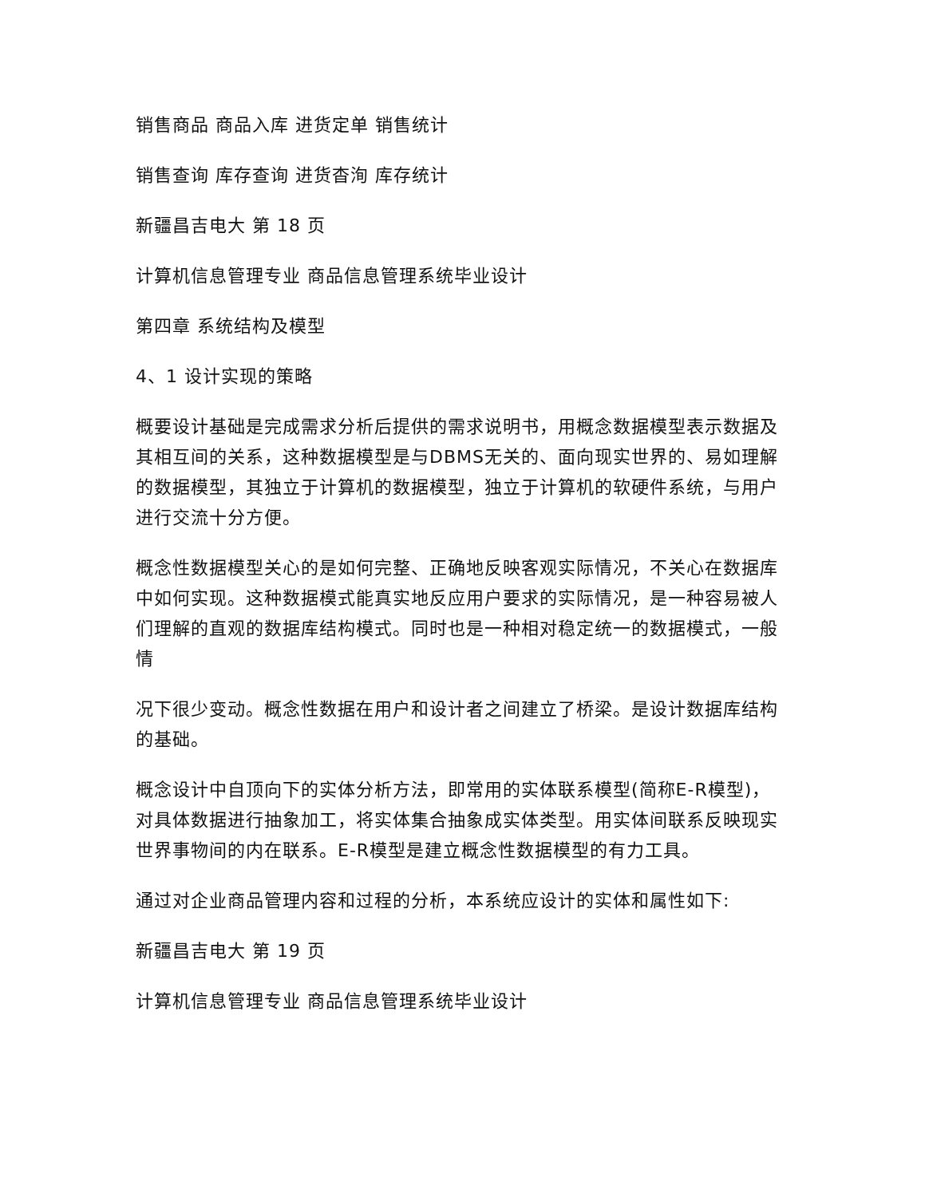销售商品 商品入库 进货定单 销售统计
销售查询 库存查询 进货杳洵 库存统计
新疆昌吉电大 第 18 页
计算机信息管理专业 商品信息管理系统毕业设计
第四章 系统结构及模型
4、1 设计实现的策略
概要设计基础是完成需求分析后提供的需求说明书，用概念数据模型表示数据及其相互间的关系，这种数据模型是与DBMS无关的、面向现实世界的、易如理解的数据模型，其独立于计算机的数据模型，独立于计算机的软硬件系统，与用户进行交流十分方便。
概念性数据模型关心的是如何完整、正确地反映客观实际情况，不关心在数据库中如何实现。这种数据模式能真实地反应用户要求的实际情况，是一种容易被人们理解的直观的数据库结构模式。同时也是一种相对稳定统一的数据模式，一般情
况下很少变动。概念性数据在用户和设计者之间建立了桥梁。是设计数据库结构的基础。
概念设计中自顶向下的实体分析方法，即常用的实体联系模型(简称E-R模型)，对具体数据进行抽象加工，将实体集合抽象成实体类型。用实体间联系反映现实世界事物间的内在联系。E-R模型是建立概念性数据模型的有力工具。
通过对企业商品管理内容和过程的分析，本系统应设计的实体和属性如下:
新疆昌吉电大 第 19 页
计算机信息管理专业 商品信息管理系统毕业设计